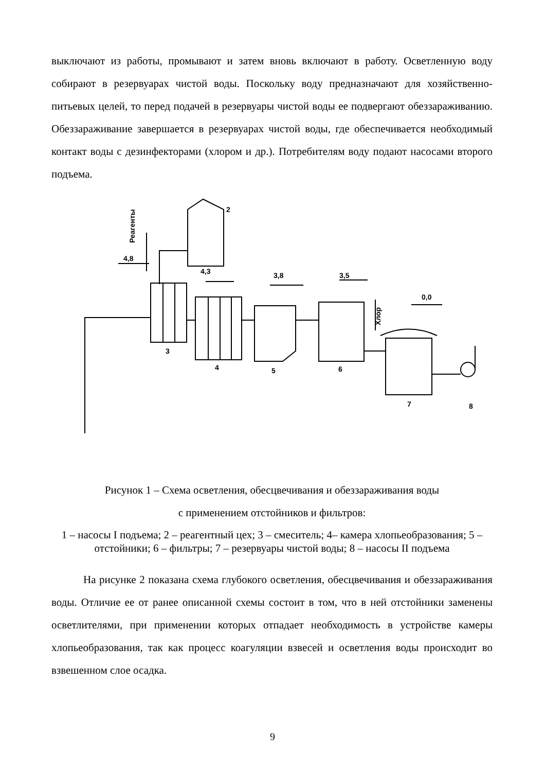выключают из работы, промывают и затем вновь включают в работу. Осветленную воду собирают в резервуарах чистой воды. Поскольку воду предназначают для хозяйственно-питьевых целей, то перед подачей в резервуары чистой воды ее подвергают обеззараживанию. Обеззараживание завершается в резервуарах чистой воды, где обеспечивается необходимый контакт воды с дезинфекторами (хлором и др.). Потребителям воду подают насосами второго подъема.
2
4,8
4,3
3,8
3,5
0,0
Реагенты
Хлор
3
4
5
6
7
8
Рисунок 1 – Схема осветления, обесцвечивания и обеззараживания воды
с применением отстойников и фильтров:
1 – насосы I подъема; 2 – реагентный цех; 3 – смеситель; 4– камера хлопьеобразования; 5 – отстойники; 6 – фильтры; 7 – резервуары чистой воды; 8 – насосы II подъема
На рисунке 2 показана схема глубокого осветления, обесцвечивания и обеззараживания воды. Отличие ее от ранее описанной схемы состоит в том, что в ней отстойники заменены осветлителями, при применении которых отпадает необходимость в устройстве камеры хлопьеобразования, так как процесс коагуляции взвесей и осветления воды происходит во взвешенном слое осадка.
9